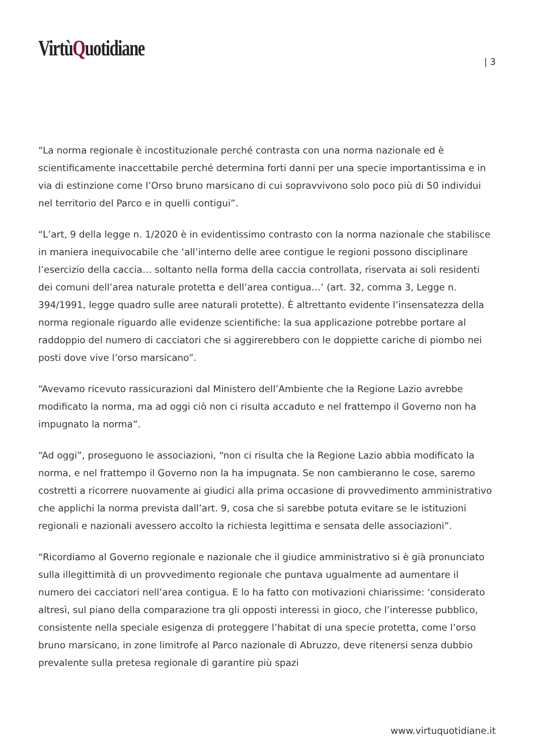VirtùQuotidiane
| 3
“La norma regionale è incostituzionale perché contrasta con una norma nazionale ed è scientificamente inaccettabile perché determina forti danni per una specie importantissima e in via di estinzione come l’Orso bruno marsicano di cui sopravvivono solo poco più di 50 individui nel territorio del Parco e in quelli contigui”.
“L’art, 9 della legge n. 1/2020 è in evidentissimo contrasto con la norma nazionale che stabilisce in maniera inequivocabile che ‘all’interno delle aree contigue le regioni possono disciplinare l’esercizio della caccia… soltanto nella forma della caccia controllata, riservata ai soli residenti dei comuni dell’area naturale protetta e dell’area contigua…’ (art. 32, comma 3, Legge n. 394/1991, legge quadro sulle aree naturali protette). È altrettanto evidente l’insensatezza della norma regionale riguardo alle evidenze scientifiche: la sua applicazione potrebbe portare al raddoppio del numero di cacciatori che si aggirerebbero con le doppiette cariche di piombo nei posti dove vive l’orso marsicano”.
“Avevamo ricevuto rassicurazioni dal Ministero dell’Ambiente che la Regione Lazio avrebbe modificato la norma, ma ad oggi ciò non ci risulta accaduto e nel frattempo il Governo non ha impugnato la norma”.
“Ad oggi”, proseguono le associazioni, “non ci risulta che la Regione Lazio abbia modificato la norma, e nel frattempo il Governo non la ha impugnata. Se non cambieranno le cose, saremo costretti a ricorrere nuovamente ai giudici alla prima occasione di provvedimento amministrativo che applichi la norma prevista dall’art. 9, cosa che si sarebbe potuta evitare se le istituzioni regionali e nazionali avessero accolto la richiesta legittima e sensata delle associazioni”.
“Ricordiamo al Governo regionale e nazionale che il giudice amministrativo si è già pronunciato sulla illegittimità di un provvedimento regionale che puntava ugualmente ad aumentare il numero dei cacciatori nell’area contigua. E lo ha fatto con motivazioni chiarissime: ‘considerato altresì, sul piano della comparazione tra gli opposti interessi in gioco, che l’interesse pubblico, consistente nella speciale esigenza di proteggere l’habitat di una specie protetta, come l’orso bruno marsicano, in zone limitrofe al Parco nazionale di Abruzzo, deve ritenersi senza dubbio prevalente sulla pretesa regionale di garantire più spazi
www.virtuquotidiane.it